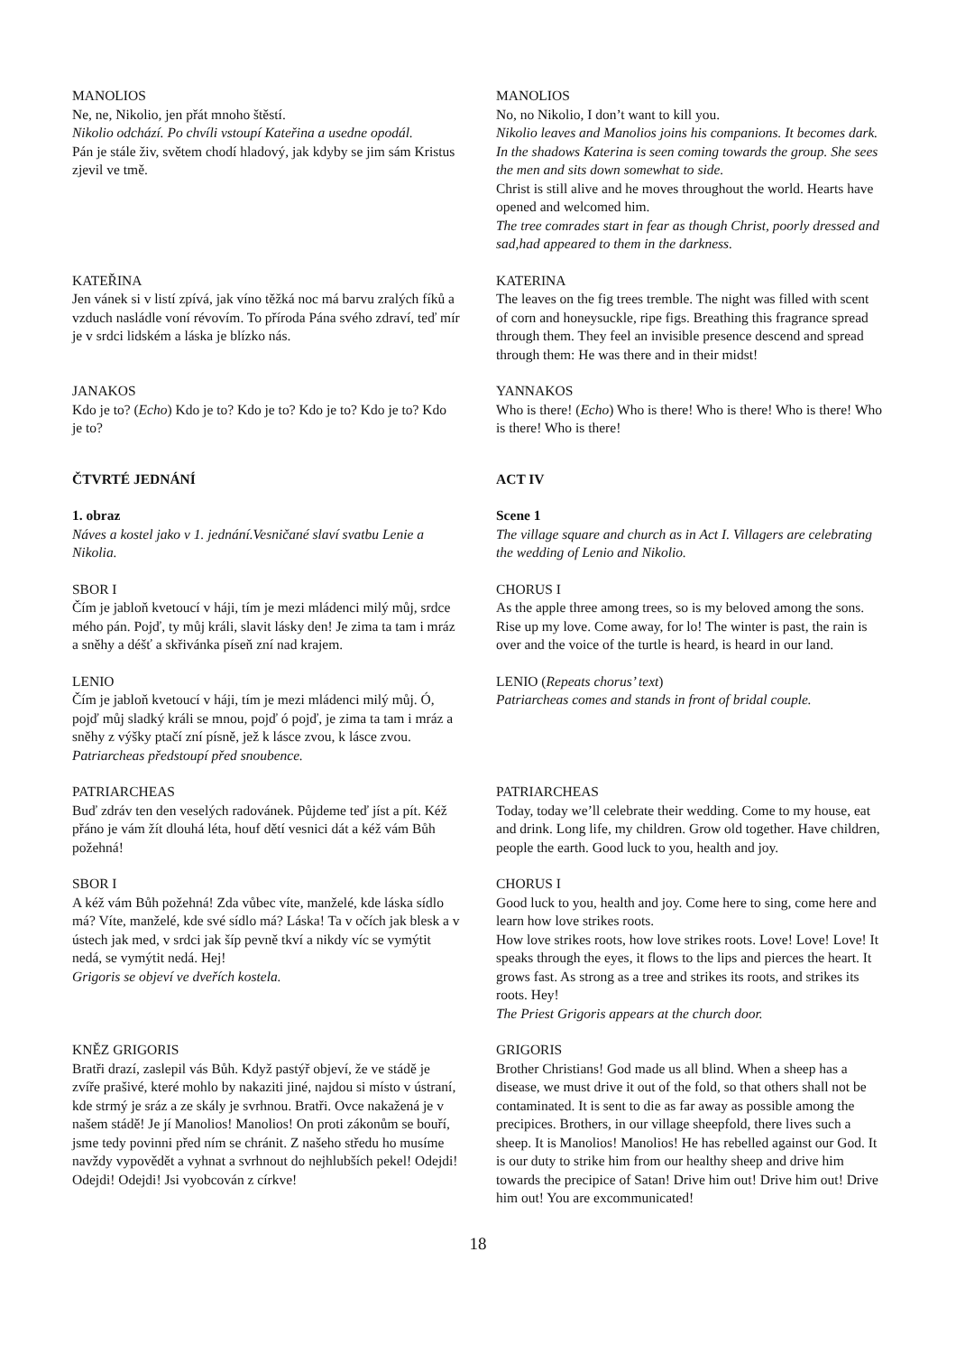MANOLIOS
Ne, ne, Nikolio, jen přát mnoho štěstí.
Nikolio odchází. Po chvíli vstoupí Kateřina a usedne opodál.
Pán je stále živ, světem chodí hladový, jak kdyby se jim sám Kristus zjevil ve tmě.
MANOLIOS
No, no Nikolio, I don’t want to kill you.
Nikolio leaves and Manolios joins his companions. It becomes dark. In the shadows Katerina is seen coming towards the group. She sees the men and sits down somewhat to side.
Christ is still alive and he moves throughout the world. Hearts have opened and welcomed him.
The tree comrades start in fear as though Christ, poorly dressed and sad,had appeared to them in the darkness.
KATEŘINA
Jen vánek si v listí zpívá, jak víno těžká noc má barvu zralých fíků a vzduch nasládle voní révovím. To příroda Pána svého zdraví, teď mír je v srdci lidském a láska je blízko nás.
KATERINA
The leaves on the fig trees tremble. The night was filled with scent of corn and honeysuckle, ripe figs. Breathing this fragrance spread through them. They feel an invisible presence descend and spread through them: He was there and in their midst!
JANAKOS
Kdo je to? (Echo) Kdo je to? Kdo je to? Kdo je to? Kdo je to? Kdo je to?
YANNAKOS
Who is there! (Echo) Who is there! Who is there! Who is there! Who is there! Who is there!
ČTVRTÉ JEDNÁNÍ ACT IV
1. obraz
Náves a kostel jako v 1. jednání.Vesničané slaví svatbu Lenie a Nikolia.
Scene 1
The village square and church as in Act I. Villagers are celebrating the wedding of Lenio and Nikolio.
SBOR I
Čím je jabloň kvetoucí v háji, tím je mezi mládenci milý můj, srdce mého pán. Pojď, ty můj králi, slavit lásky den! Je zima ta tam i mráz a sněhy a déšť a skřivánka píseň zní nad krajem.
CHORUS I
As the apple three among trees, so is my beloved among the sons. Rise up my love. Come away, for lo! The winter is past, the rain is over and the voice of the turtle is heard, is heard in our land.
LENIO
Čím je jabloň kvetoucí v háji, tím je mezi mládenci milý můj. Ó, pojď můj sladký králi se mnou, pojď ó pojď, je zima ta tam i mráz a sněhy z výšky ptačí zní písně, jež k lásce zvou, k lásce zvou. Patriarcheas předstoupí před snoubence.
LENIO (Repeats chorus’ text)
Patriarcheas comes and stands in front of bridal couple.
PATRIARCHEAS
Buď zdráv ten den veselých radovánek. Půjdeme teď jíst a pít. Kéž přáno je vám žít dlouhá léta, houf dětí vesnici dát a kéž vám Bůh požehná!
PATRIARCHEAS
Today, today we’ll celebrate their wedding. Come to my house, eat and drink. Long life, my children. Grow old together. Have children, people the earth. Good luck to you, health and joy.
SBOR I
A kéž vám Bůh požehná! Zda vůbec víte, manželé, kde láska sídlo má? Víte, manželé, kde své sídlo má? Láska! Ta v očích jak blesk a v ústech jak med, v srdci jak šíp pevně tkví a nikdy víc se vymýtit nedá, se vymýtit nedá. Hej!
Grigoris se objeví ve dveřích kostela.
CHORUS I
Good luck to you, health and joy. Come here to sing, come here and learn how love strikes roots.
How love strikes roots, how love strikes roots. Love! Love! Love! It speaks through the eyes, it flows to the lips and pierces the heart. It grows fast. As strong as a tree and strikes its roots, and strikes its roots. Hey!
The Priest Grigoris appears at the church door.
KNĚZ GRIGORIS
Bratři drazí, zaslepil vás Bůh. Když pastýř objeví, že ve stádě je zvíře prašivé, které mohlo by nakaziti jiné, najdou si místo v ústraní, kde strmý je sráz a ze skály je svrhnou. Bratři. Ovce nakažená je v našem stádě! Je jí Manolios! Manolios! On proti zákonům se bouří, jsme tedy povinni před ním se chránit. Z našeho středu ho musíme navždy vypovědět a vyhnat a svrhnout do nejhlubších pekel! Odejdi! Odejdi! Odejdi! Jsi vyobcován z církve!
GRIGORIS
Brother Christians! God made us all blind. When a sheep has a disease, we must drive it out of the fold, so that others shall not be contaminated. It is sent to die as far away as possible among the precipices. Brothers, in our village sheepfold, there lives such a sheep. It is Manolios! Manolios! He has rebelled against our God. It is our duty to strike him from our healthy sheep and drive him towards the precipice of Satan! Drive him out! Drive him out! Drive him out! You are excommunicated!
18